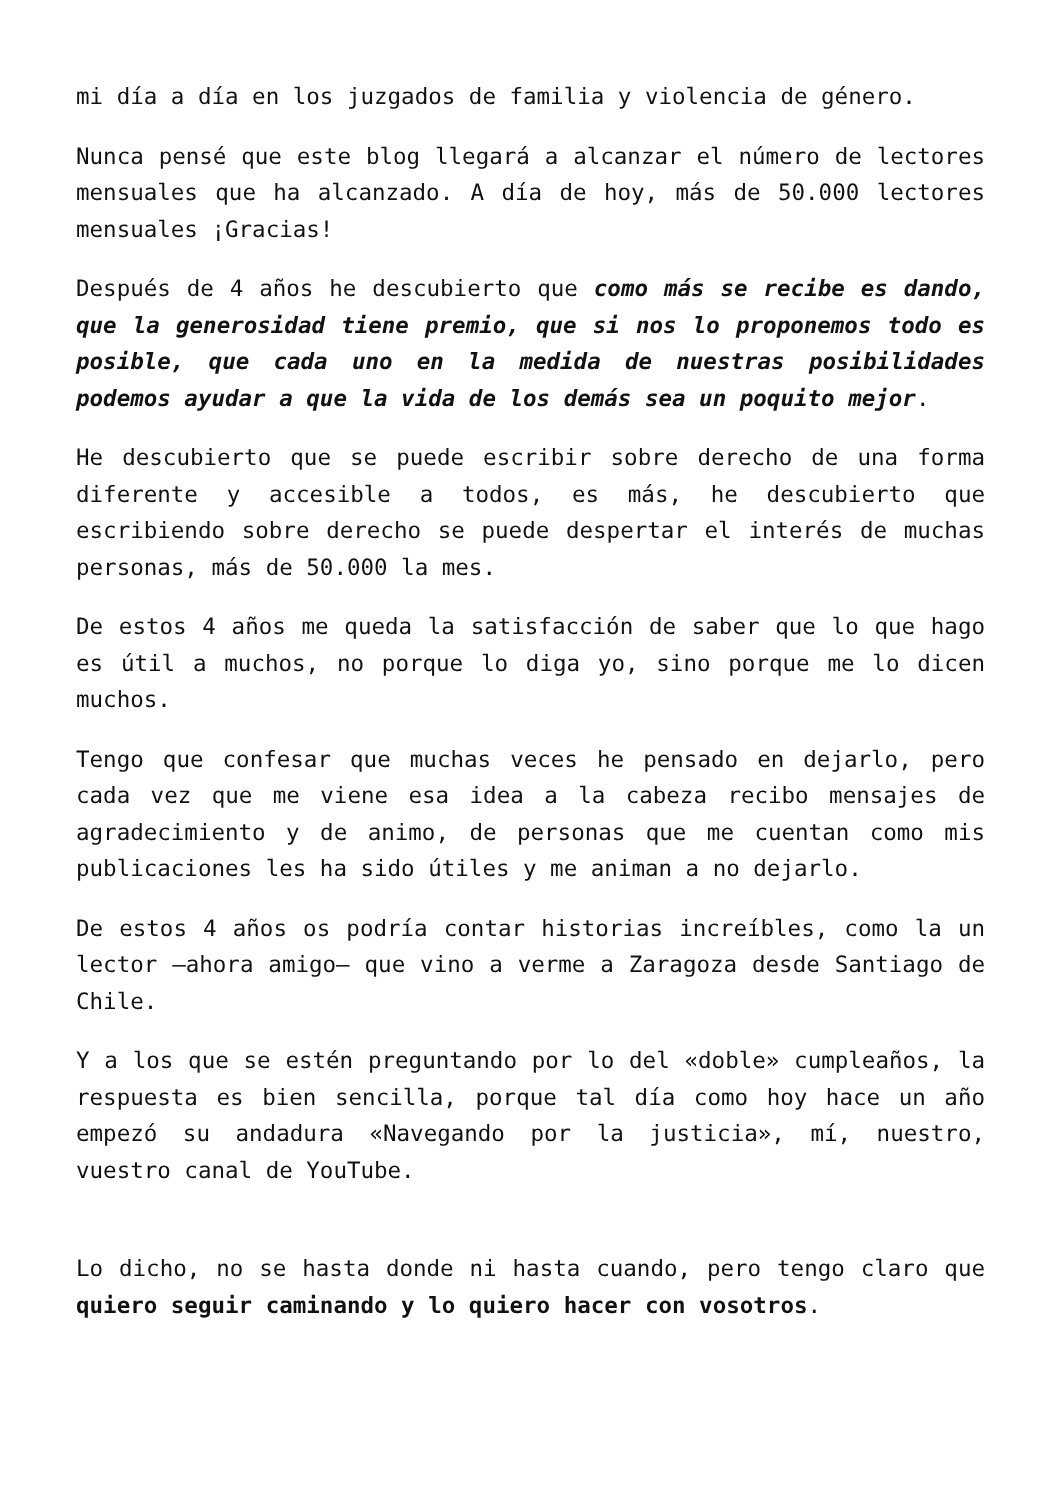mi día a día en los juzgados de familia y violencia de género.
Nunca pensé que este blog llegará a alcanzar el número de lectores mensuales que ha alcanzado. A día de hoy, más de 50.000 lectores mensuales ¡Gracias!
Después de 4 años he descubierto que como más se recibe es dando, que la generosidad tiene premio, que si nos lo proponemos todo es posible, que cada uno en la medida de nuestras posibilidades podemos ayudar a que la vida de los demás sea un poquito mejor.
He descubierto que se puede escribir sobre derecho de una forma diferente y accesible a todos, es más, he descubierto que escribiendo sobre derecho se puede despertar el interés de muchas personas, más de 50.000 la mes.
De estos 4 años me queda la satisfacción de saber que lo que hago es útil a muchos, no porque lo diga yo, sino porque me lo dicen muchos.
Tengo que confesar que muchas veces he pensado en dejarlo, pero cada vez que me viene esa idea a la cabeza recibo mensajes de agradecimiento y de animo, de personas que me cuentan como mis publicaciones les ha sido útiles y me animan a no dejarlo.
De estos 4 años os podría contar historias increíbles, como la un lector –ahora amigo– que vino a verme a Zaragoza desde Santiago de Chile.
Y a los que se estén preguntando por lo del «doble» cumpleaños, la respuesta es bien sencilla, porque tal día como hoy hace un año empezó su andadura «Navegando por la justicia», mí, nuestro, vuestro canal de YouTube.
Lo dicho, no se hasta donde ni hasta cuando, pero tengo claro que quiero seguir caminando y lo quiero hacer con vosotros.